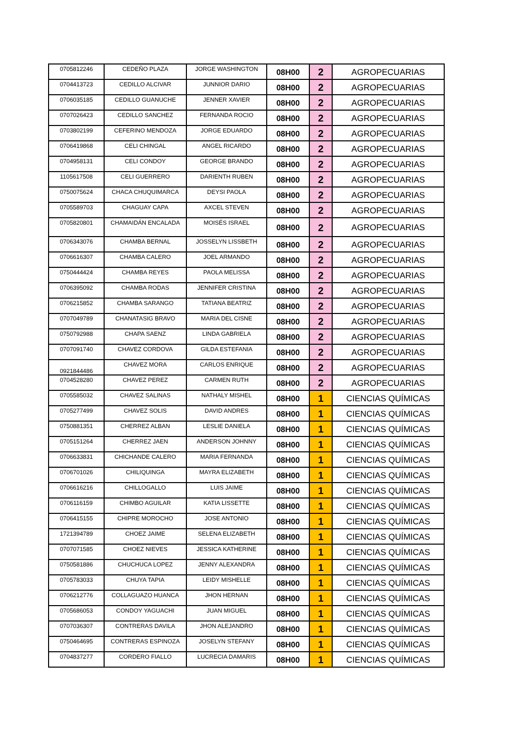| 0705812246 | CEDEÑO PLAZA | JORGE WASHINGTON | 08H00 | 2 | AGROPECUARIAS |
| 0704413723 | CEDILLO ALCIVAR | JUNNIOR DARIO | 08H00 | 2 | AGROPECUARIAS |
| 0706035185 | CEDILLO GUANUCHE | JENNER XAVIER | 08H00 | 2 | AGROPECUARIAS |
| 0707026423 | CEDILLO SANCHEZ | FERNANDA ROCIO | 08H00 | 2 | AGROPECUARIAS |
| 0703802199 | CEFERINO MENDOZA | JORGE EDUARDO | 08H00 | 2 | AGROPECUARIAS |
| 0706419868 | CELI CHINGAL | ANGEL RICARDO | 08H00 | 2 | AGROPECUARIAS |
| 0704958131 | CELI CONDOY | GEORGE BRANDO | 08H00 | 2 | AGROPECUARIAS |
| 1105617508 | CELI GUERRERO | DARIENTH RUBEN | 08H00 | 2 | AGROPECUARIAS |
| 0750075624 | CHACA CHUQUIMARCA | DEYSI PAOLA | 08H00 | 2 | AGROPECUARIAS |
| 0705589703 | CHAGUAY CAPA | AXCEL STEVEN | 08H00 | 2 | AGROPECUARIAS |
| 0705820801 | CHAMAIDÁN ENCALADA | MOISÉS ISRAEL | 08H00 | 2 | AGROPECUARIAS |
| 0706343076 | CHAMBA BERNAL | JOSSELYN LISSBETH | 08H00 | 2 | AGROPECUARIAS |
| 0706616307 | CHAMBA CALERO | JOEL ARMANDO | 08H00 | 2 | AGROPECUARIAS |
| 0750444424 | CHAMBA REYES | PAOLA MELISSA | 08H00 | 2 | AGROPECUARIAS |
| 0706395092 | CHAMBA RODAS | JENNIFER CRISTINA | 08H00 | 2 | AGROPECUARIAS |
| 0706215852 | CHAMBA SARANGO | TATIANA BEATRIZ | 08H00 | 2 | AGROPECUARIAS |
| 0707049789 | CHANATASIG BRAVO | MARIA DEL CISNE | 08H00 | 2 | AGROPECUARIAS |
| 0750792988 | CHAPA SAENZ | LINDA GABRIELA | 08H00 | 2 | AGROPECUARIAS |
| 0707091740 | CHAVEZ CORDOVA | GILDA ESTEFANIA | 08H00 | 2 | AGROPECUARIAS |
| 0921844486 | CHAVEZ MORA | CARLOS ENRIQUE | 08H00 | 2 | AGROPECUARIAS |
| 0704528280 | CHAVEZ PEREZ | CARMEN RUTH | 08H00 | 2 | AGROPECUARIAS |
| 0705585032 | CHAVEZ SALINAS | NATHALY MISHEL | 08H00 | 1 | CIENCIAS QUÍMICAS |
| 0705277499 | CHAVEZ SOLIS | DAVID ANDRES | 08H00 | 1 | CIENCIAS QUÍMICAS |
| 0750881351 | CHERREZ ALBAN | LESLIE DANIELA | 08H00 | 1 | CIENCIAS QUÍMICAS |
| 0705151264 | CHERREZ JAEN | ANDERSON JOHNNY | 08H00 | 1 | CIENCIAS QUÍMICAS |
| 0706633831 | CHICHANDE CALERO | MARIA FERNANDA | 08H00 | 1 | CIENCIAS QUÍMICAS |
| 0706701026 | CHILIQUINGA | MAYRA ELIZABETH | 08H00 | 1 | CIENCIAS QUÍMICAS |
| 0706616216 | CHILLOGALLO | LUIS JAIME | 08H00 | 1 | CIENCIAS QUÍMICAS |
| 0706116159 | CHIMBO AGUILAR | KATIA LISSETTE | 08H00 | 1 | CIENCIAS QUÍMICAS |
| 0706415155 | CHIPRE MOROCHO | JOSE ANTONIO | 08H00 | 1 | CIENCIAS QUÍMICAS |
| 1721394789 | CHOEZ JAIME | SELENA ELIZABETH | 08H00 | 1 | CIENCIAS QUÍMICAS |
| 0707071585 | CHOEZ NIEVES | JESSICA KATHERINE | 08H00 | 1 | CIENCIAS QUÍMICAS |
| 0750581886 | CHUCHUCA LOPEZ | JENNY ALEXANDRA | 08H00 | 1 | CIENCIAS QUÍMICAS |
| 0705783033 | CHUYA TAPIA | LEIDY MISHELLE | 08H00 | 1 | CIENCIAS QUÍMICAS |
| 0706212776 | COLLAGUAZO HUANCA | JHON HERNAN | 08H00 | 1 | CIENCIAS QUÍMICAS |
| 0705686053 | CONDOY YAGUACHI | JUAN MIGUEL | 08H00 | 1 | CIENCIAS QUÍMICAS |
| 0707036307 | CONTRERAS DAVILA | JHON ALEJANDRO | 08H00 | 1 | CIENCIAS QUÍMICAS |
| 0750464695 | CONTRERAS ESPINOZA | JOSELYN STEFANY | 08H00 | 1 | CIENCIAS QUÍMICAS |
| 0704837277 | CORDERO FIALLO | LUCRECIA DAMARIS | 08H00 | 1 | CIENCIAS QUÍMICAS |